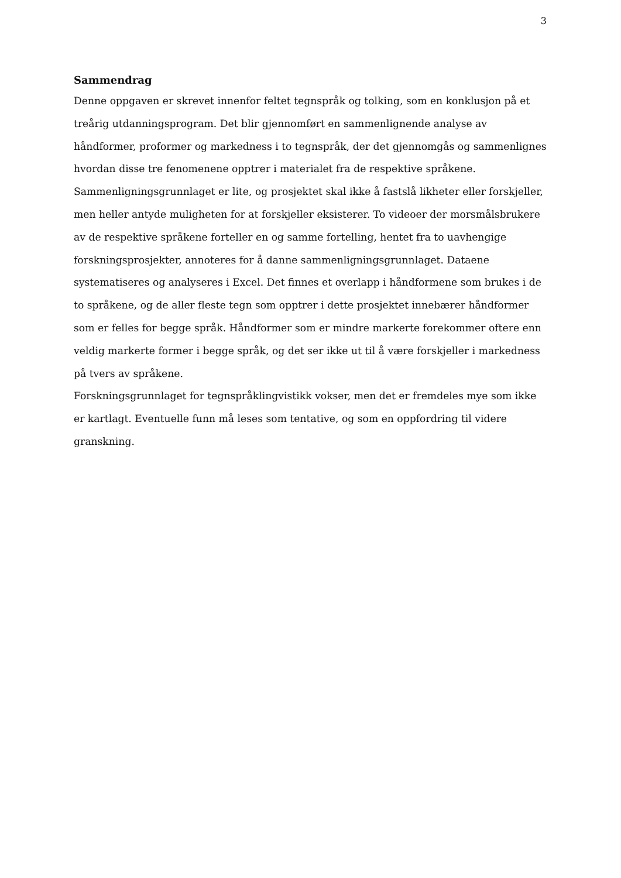3
Sammendrag
Denne oppgaven er skrevet innenfor feltet tegnspråk og tolking, som en konklusjon på et treårig utdanningsprogram. Det blir gjennomført en sammenlignende analyse av håndformer, proformer og markedness i to tegnspråk, der det gjennomgås og sammenlignes hvordan disse tre fenomenene opptrer i materialet fra de respektive språkene. Sammenligningsgrunnlaget er lite, og prosjektet skal ikke å fastslå likheter eller forskjeller, men heller antyde muligheten for at forskjeller eksisterer. To videoer der morsmålsbrukere av de respektive språkene forteller en og samme fortelling, hentet fra to uavhengige forskningsprosjekter, annoteres for å danne sammenligningsgrunnlaget. Dataene systematiseres og analyseres i Excel. Det finnes et overlapp i håndformene som brukes i de to språkene, og de aller fleste tegn som opptrer i dette prosjektet innebærer håndformer som er felles for begge språk. Håndformer som er mindre markerte forekommer oftere enn veldig markerte former i begge språk, og det ser ikke ut til å være forskjeller i markedness på tvers av språkene.
Forskningsgrunnlaget for tegnspråklingvistikk vokser, men det er fremdeles mye som ikke er kartlagt. Eventuelle funn må leses som tentative, og som en oppfordring til videre granskning.